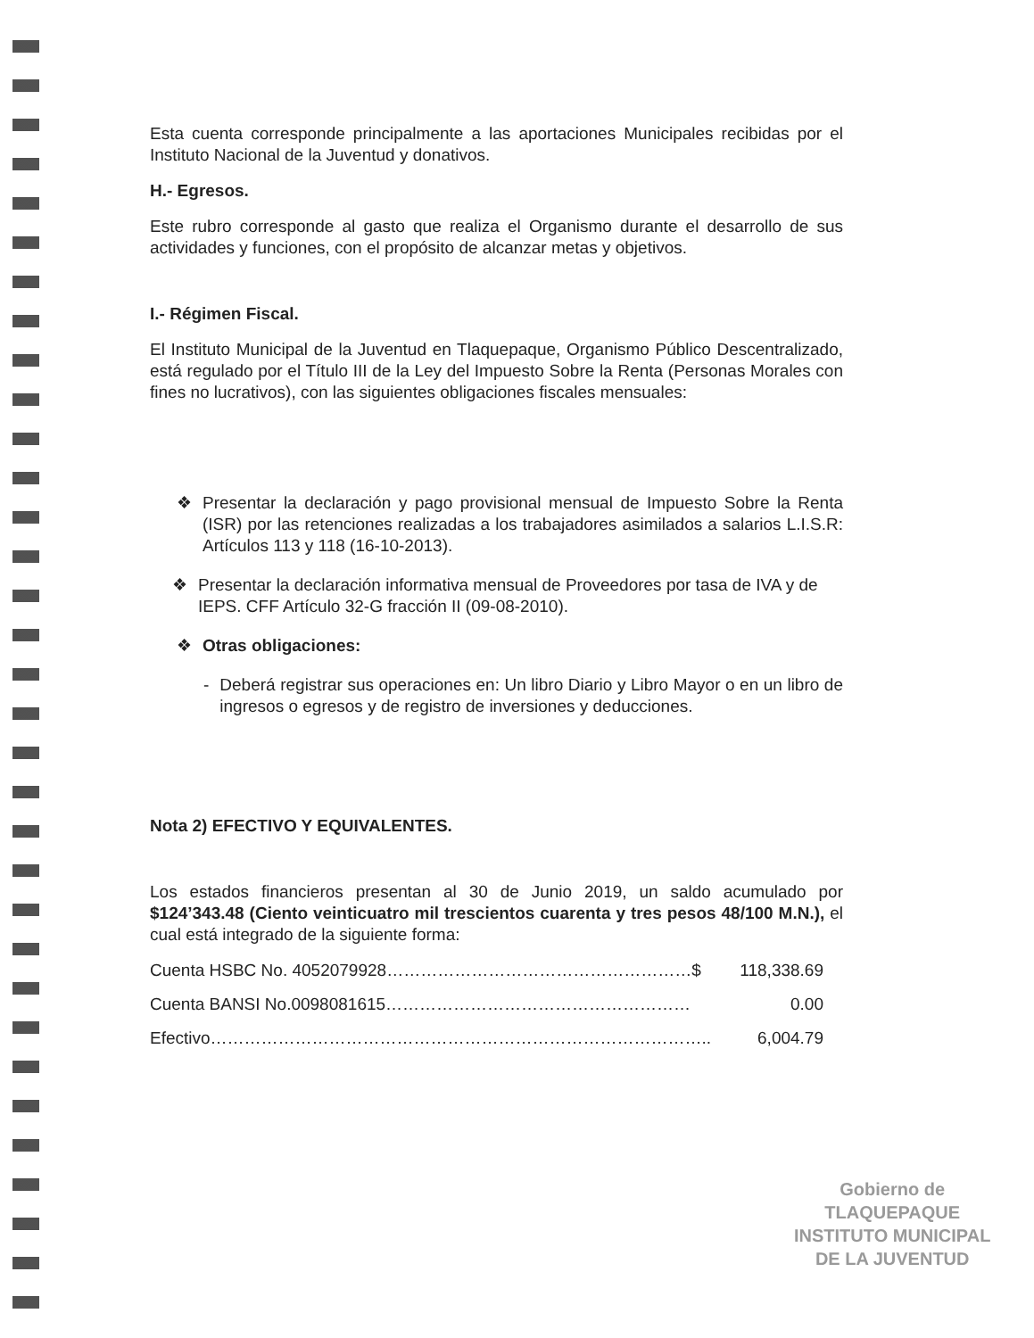Esta cuenta corresponde principalmente a las aportaciones Municipales recibidas por el Instituto Nacional de la Juventud y donativos.
H.- Egresos.
Este rubro corresponde al gasto que realiza el Organismo durante el desarrollo de sus actividades y funciones, con el propósito de alcanzar metas y objetivos.
I.- Régimen Fiscal.
El Instituto Municipal de la Juventud en Tlaquepaque, Organismo Público Descentralizado, está regulado por el Título III de la Ley del Impuesto Sobre la Renta (Personas Morales con fines no lucrativos), con las siguientes obligaciones fiscales mensuales:
❖ Presentar la declaración y pago provisional mensual de Impuesto Sobre la Renta (ISR) por las retenciones realizadas a los trabajadores asimilados a salarios L.I.S.R: Artículos 113 y 118 (16-10-2013).
❖ Presentar la declaración informativa mensual de Proveedores por tasa de IVA y de IEPS. CFF Artículo 32-G fracción II (09-08-2010).
❖ Otras obligaciones:
- Deberá registrar sus operaciones en: Un libro Diario y Libro Mayor o en un libro de ingresos o egresos y de registro de inversiones y deducciones.
Nota 2) EFECTIVO Y EQUIVALENTES.
Los estados financieros presentan al 30 de Junio 2019, un saldo acumulado por $124’343.48 (Ciento veinticuatro mil trescientos cuarenta y tres pesos 48/100 M.N.), el cual está integrado de la siguiente forma:
Cuenta HSBC No. 4052079928………………………………………………$ 118,338.69
Cuenta BANSI No.0098081615……………………………………………… 0.00
Efectivo…………………………………………………………………………….. 6,004.79
Gobierno de
TLAQUEPAQUE
INSTITUTO MUNICIPAL
DE LA JUVENTUD